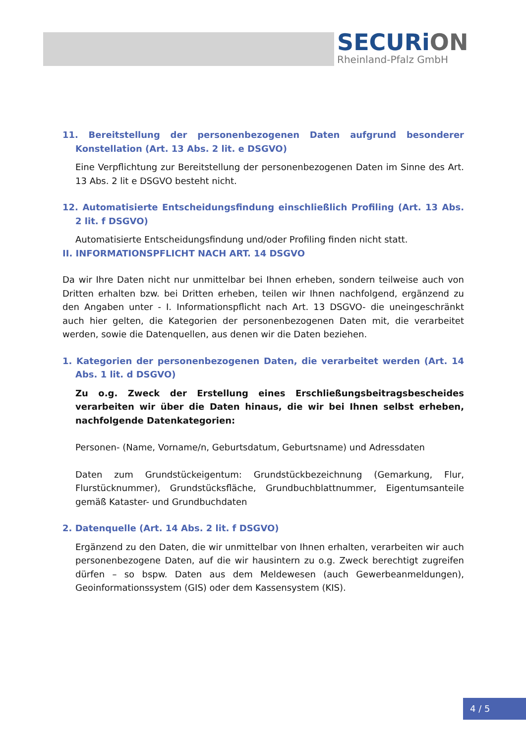SECURiON
Rheinland-Pfalz GmbH
11. Bereitstellung der personenbezogenen Daten aufgrund besonderer Konstellation (Art. 13 Abs. 2 lit. e DSGVO)
Eine Verpflichtung zur Bereitstellung der personenbezogenen Daten im Sinne des Art. 13 Abs. 2 lit e DSGVO besteht nicht.
12. Automatisierte Entscheidungsfindung einschließlich Profiling (Art. 13 Abs. 2 lit. f DSGVO)
Automatisierte Entscheidungsfindung und/oder Profiling finden nicht statt.
II. INFORMATIONSPFLICHT NACH ART. 14 DSGVO
Da wir Ihre Daten nicht nur unmittelbar bei Ihnen erheben, sondern teilweise auch von Dritten erhalten bzw. bei Dritten erheben, teilen wir Ihnen nachfolgend, ergänzend zu den Angaben unter - I. Informationspflicht nach Art. 13 DSGVO- die uneingeschränkt auch hier gelten, die Kategorien der personenbezogenen Daten mit, die verarbeitet werden, sowie die Datenquellen, aus denen wir die Daten beziehen.
1. Kategorien der personenbezogenen Daten, die verarbeitet werden (Art. 14 Abs. 1 lit. d DSGVO)
Zu o.g. Zweck der Erstellung eines Erschließungsbeitragsbescheides verarbeiten wir über die Daten hinaus, die wir bei Ihnen selbst erheben, nachfolgende Datenkategorien:
Personen- (Name, Vorname/n, Geburtsdatum, Geburtsname) und Adressdaten
Daten zum Grundstückeigentum: Grundstückbezeichnung (Gemarkung, Flur, Flurstücknummer), Grundstücksfläche, Grundbuchblattnummer, Eigentumsanteile gemäß Kataster- und Grundbuchdaten
2. Datenquelle (Art. 14 Abs. 2 lit. f DSGVO)
Ergänzend zu den Daten, die wir unmittelbar von Ihnen erhalten, verarbeiten wir auch personenbezogene Daten, auf die wir hausintern zu o.g. Zweck berechtigt zugreifen dürfen – so bspw. Daten aus dem Meldewesen (auch Gewerbeanmeldungen), Geoinformationssystem (GIS) oder dem Kassensystem (KIS).
4 / 5